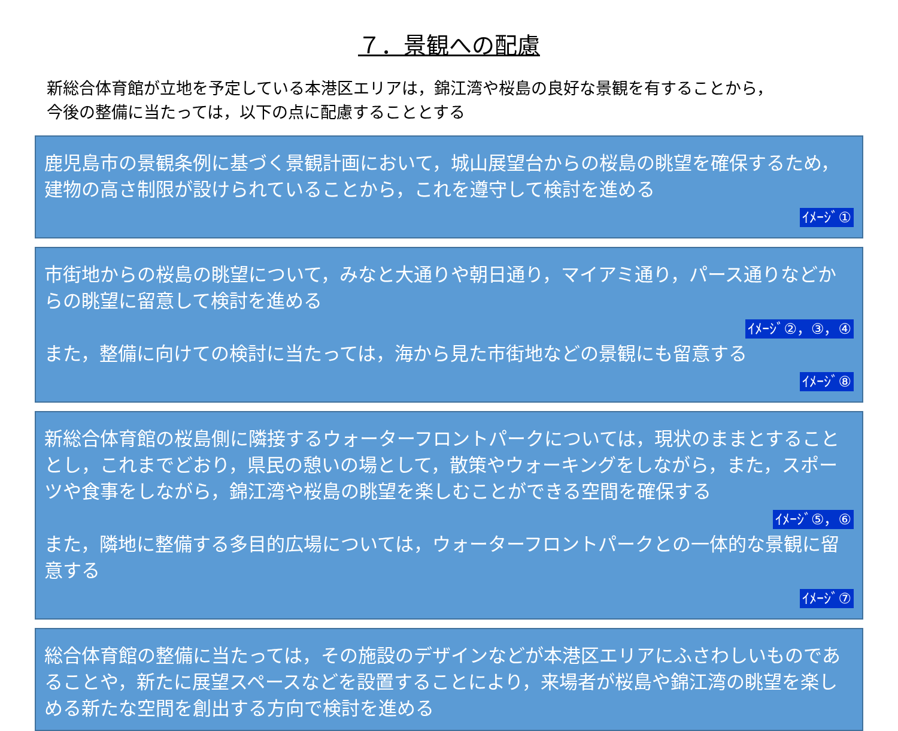７．景観への配慮
新総合体育館が立地を予定している本港区エリアは，錦江湾や桜島の良好な景観を有することから，
今後の整備に当たっては，以下の点に配慮することとする
鹿児島市の景観条例に基づく景観計画において，城山展望台からの桜島の眺望を確保するため，建物の高さ制限が設けられていることから，これを遵守して検討を進める
ｲﾒｰｼﾞ①
市街地からの桜島の眺望について，みなと大通りや朝日通り，マイアミ通り，パース通りなどからの眺望に留意して検討を進める
ｲﾒｰｼﾞ②，③，④
また，整備に向けての検討に当たっては，海から見た市街地などの景観にも留意する
ｲﾒｰｼﾞ⑧
新総合体育館の桜島側に隣接するウォーターフロントパークについては，現状のままとすることとし，これまでどおり，県民の憩いの場として，散策やウォーキングをしながら，また，スポーツや食事をしながら，錦江湾や桜島の眺望を楽しむことができる空間を確保する
ｲﾒｰｼﾞ⑤，⑥
また，隣地に整備する多目的広場については，ウォーターフロントパークとの一体的な景観に留意する
ｲﾒｰｼﾞ⑦
総合体育館の整備に当たっては，その施設のデザインなどが本港区エリアにふさわしいものであることや，新たに展望スペースなどを設置することにより，来場者が桜島や錦江湾の眺望を楽しめる新たな空間を創出する方向で検討を進める